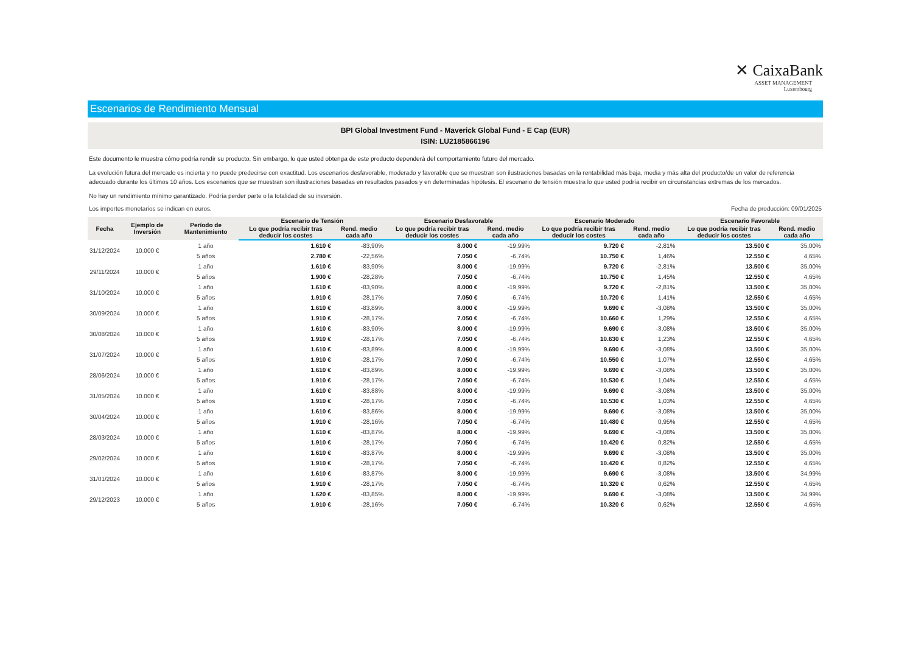✕ CaixaBank
ASSET MANAGEMENT
Luxembourg
Escenarios de Rendimiento Mensual
BPI Global Investment Fund - Maverick Global Fund - E Cap (EUR)
ISIN: LU2185866196
Este documento le muestra cómo podría rendir su producto. Sin embargo, lo que usted obtenga de este producto dependerá del comportamiento futuro del mercado.
La evolución futura del mercado es incierta y no puede predecirse con exactitud. Los escenarios desfavorable, moderado y favorable que se muestran son ilustraciones basadas en la rentabilidad más baja, media y más alta del producto/de un valor de referencia adecuado durante los últimos 10 años. Los escenarios que se muestran son ilustraciones basadas en resultados pasados y en determinadas hipótesis. El escenario de tensión muestra lo que usted podría recibir en circunstancias extremas de los mercados.
No hay un rendimiento mínimo garantizado. Podría perder parte o la totalidad de su inversión.
Los importes monetarios se indican en euros. Fecha de producción: 09/01/2025
| Fecha | Ejemplo de Inversión | Período de Mantenimiento | Escenario de Tensión | | Escenario Desfavorable | | Escenario Moderado | | Escenario Favorable | |
| --- | --- | --- | --- | --- | --- | --- | --- | --- | --- | --- |
| | | | Lo que podría recibir tras deducir los costes | Rend. medio cada año | Lo que podría recibir tras deducir los costes | Rend. medio cada año | Lo que podría recibir tras deducir los costes | Rend. medio cada año | Lo que podría recibir tras deducir los costes | Rend. medio cada año |
| 31/12/2024 | 10.000 € | 1 año | 1.610 € | -83,90% | 8.000 € | -19,99% | 9.720 € | -2,81% | 13.500 € | 35,00% |
| | | 5 años | 2.780 € | -22,56% | 7.050 € | -6,74% | 10.750 € | 1,46% | 12.550 € | 4,65% |
| 29/11/2024 | 10.000 € | 1 año | 1.610 € | -83,90% | 8.000 € | -19,99% | 9.720 € | -2,81% | 13.500 € | 35,00% |
| | | 5 años | 1.900 € | -28,28% | 7.050 € | -6,74% | 10.750 € | 1,45% | 12.550 € | 4,65% |
| 31/10/2024 | 10.000 € | 1 año | 1.610 € | -83,90% | 8.000 € | -19,99% | 9.720 € | -2,81% | 13.500 € | 35,00% |
| | | 5 años | 1.910 € | -28,17% | 7.050 € | -6,74% | 10.720 € | 1,41% | 12.550 € | 4,65% |
| 30/09/2024 | 10.000 € | 1 año | 1.610 € | -83,89% | 8.000 € | -19,99% | 9.690 € | -3,08% | 13.500 € | 35,00% |
| | | 5 años | 1.910 € | -28,17% | 7.050 € | -6,74% | 10.660 € | 1,29% | 12.550 € | 4,65% |
| 30/08/2024 | 10.000 € | 1 año | 1.610 € | -83,90% | 8.000 € | -19,99% | 9.690 € | -3,08% | 13.500 € | 35,00% |
| | | 5 años | 1.910 € | -28,17% | 7.050 € | -6,74% | 10.630 € | 1,23% | 12.550 € | 4,65% |
| 31/07/2024 | 10.000 € | 1 año | 1.610 € | -83,89% | 8.000 € | -19,99% | 9.690 € | -3,08% | 13.500 € | 35,00% |
| | | 5 años | 1.910 € | -28,17% | 7.050 € | -6,74% | 10.550 € | 1,07% | 12.550 € | 4,65% |
| 28/06/2024 | 10.000 € | 1 año | 1.610 € | -83,89% | 8.000 € | -19,99% | 9.690 € | -3,08% | 13.500 € | 35,00% |
| | | 5 años | 1.910 € | -28,17% | 7.050 € | -6,74% | 10.530 € | 1,04% | 12.550 € | 4,65% |
| 31/05/2024 | 10.000 € | 1 año | 1.610 € | -83,88% | 8.000 € | -19,99% | 9.690 € | -3,08% | 13.500 € | 35,00% |
| | | 5 años | 1.910 € | -28,17% | 7.050 € | -6,74% | 10.530 € | 1,03% | 12.550 € | 4,65% |
| 30/04/2024 | 10.000 € | 1 año | 1.610 € | -83,86% | 8.000 € | -19,99% | 9.690 € | -3,08% | 13.500 € | 35,00% |
| | | 5 años | 1.910 € | -28,16% | 7.050 € | -6,74% | 10.480 € | 0,95% | 12.550 € | 4,65% |
| 28/03/2024 | 10.000 € | 1 año | 1.610 € | -83,87% | 8.000 € | -19,99% | 9.690 € | -3,08% | 13.500 € | 35,00% |
| | | 5 años | 1.910 € | -28,17% | 7.050 € | -6,74% | 10.420 € | 0,82% | 12.550 € | 4,65% |
| 29/02/2024 | 10.000 € | 1 año | 1.610 € | -83,87% | 8.000 € | -19,99% | 9.690 € | -3,08% | 13.500 € | 35,00% |
| | | 5 años | 1.910 € | -28,17% | 7.050 € | -6,74% | 10.420 € | 0,82% | 12.550 € | 4,65% |
| 31/01/2024 | 10.000 € | 1 año | 1.610 € | -83,87% | 8.000 € | -19,99% | 9.690 € | -3,08% | 13.500 € | 34,99% |
| | | 5 años | 1.910 € | -28,17% | 7.050 € | -6,74% | 10.320 € | 0,62% | 12.550 € | 4,65% |
| 29/12/2023 | 10.000 € | 1 año | 1.620 € | -83,85% | 8.000 € | -19,99% | 9.690 € | -3,08% | 13.500 € | 34,99% |
| | | 5 años | 1.910 € | -28,16% | 7.050 € | -6,74% | 10.320 € | 0,62% | 12.550 € | 4,65% |